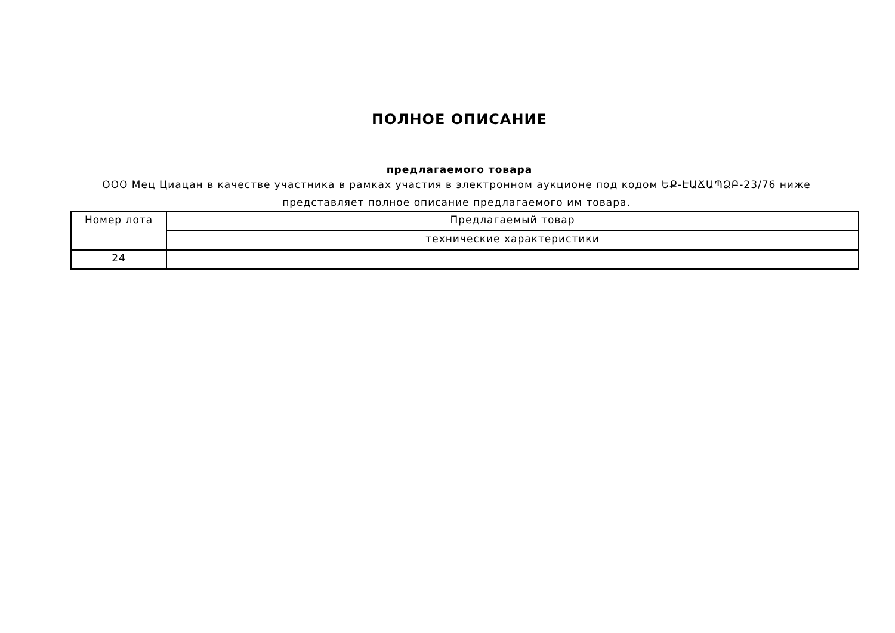ПОЛНОЕ ОПИСАНИЕ
предлагаемого товара
ООО Мец Циацан в качестве участника в рамках участия в электронном аукционе под кодом ԵՔ-ԷԱՃԱՊՁԲ-23/76 ниже представляет полное описание предлагаемого им товара.
| Номер лота | Предлагаемый товар |
| --- | --- |
| | технические характеристики |
| 24 | |